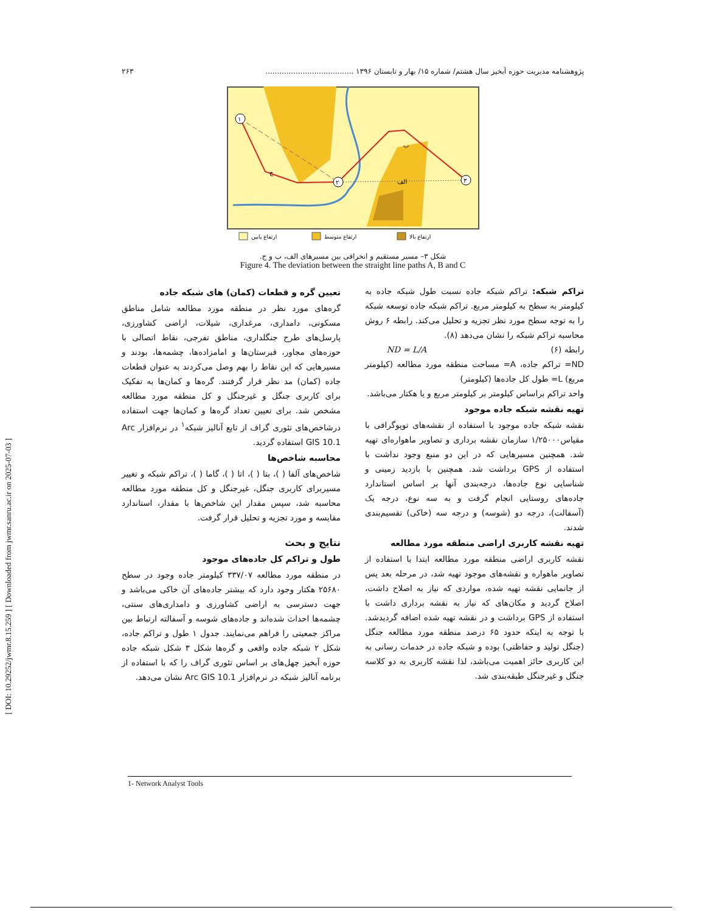[ DOI: 10.29252/jwmr.8.15.259 ] [ Downloaded from jwmr.sanru.ac.ir on 2025-07-03 ]
پژوهشنامه مدیریت حوزه آبخیز سال هشتم/ شماره ۱۵/ بهار و تابستان ۱۳۹۶ ...................................... ۲۶۳
۱
۲
۳
ج
ب
الف
ارتفاع پایین
ارتفاع متوسط
ارتفاع بالا
شکل ۳– مسیر مستقیم و انحرافی بین مسیرهای الف، ب و ج.
Figure 4. The deviation between the straight line paths A, B and C
تراکم شبکه: تراکم شبکه جاده نسبت طول شبکه جاده به کیلومتر به سطح به کیلومتر مربع. تراکم شبکه جاده توسعه شبکه را به توجه سطح مورد نظر تجزیه و تحلیل می‌کند. رابطه ۶ روش محاسبه تراکم شبکه را نشان می‌دهد (۸).
رابطه (۶) ND = L/A
ND= تراکم جاده، A= مساحت منطقه مورد مطالعه (کیلومتر مربع) L= طول کل جاده‌ها (کیلومتر)
واحد تراکم براساس کیلومتر بر کیلومتر مربع و یا هکتار می‌باشد.
تهیه نقشه شبکه جاده موجود
نقشه شبکه جاده موجود با استفاده از نقشه‌های توپوگرافی با مقیاس۱/۲۵۰۰۰ سازمان نقشه برداری و تصاویر ماهواره‌ای تهیه شد. همچنین مسیرهایی که در این دو منبع وجود نداشت با استفاده از GPS برداشت شد. همچنین با بازدید زمینی و شناسایی نوع جاده‌ها، درجه‌بندی آنها بر اساس استاندارد جاده‌های روستایی انجام گرفت و به سه نوع، درجه یک (آسفالت)، درجه دو (شوسه) و درجه سه (خاکی) تقسیم‌بندی شدند.
تهیه نقشه کاربری اراضی منطقه مورد مطالعه
نقشه کاربری اراضی منطقه مورد مطالعه ابتدا با استفاده از تصاویر ماهواره و نقشه‌های موجود تهیه شد، در مرحله بعد پس از جانمایی نقشه تهیه شده، مواردی که نیاز به اصلاح داشت، اصلاح گردید و مکان‌های که نیاز به نقشه برداری داشت با استفاده از GPS برداشت و در نقشه تهیه شده اضافه گردیدشد. با توجه به اینکه حدود ۶۵ درصد منطقه مورد مطالعه جنگل (جنگل تولید و حفاظتی) بوده و شبکه جاده در خدمات رسانی به این کاربری حائز اهمیت می‌باشد، لذا نقشه کاربری به دو کلاسه جنگل و غیرجنگل طبقه‌بندی شد.
تعیین گره و قطعات (کمان) های شبکه جاده
گره‌های مورد نظر در منطقه مورد مطالعه شامل مناطق مسکونی، دامداری، مرغداری، شیلات، اراضی کشاورزی، پارسل‌های طرح جنگلداری، مناطق تفرجی، نقاط اتصالی با حوزه‌های مجاور، قبرستان‌ها و امامزاده‌ها، چشمه‌ها، بودند و مسیرهایی که این نقاط را بهم وصل می‌کردند به عنوان قطعات جاده (کمان) مد نظر قرار گرفتند. گره‌ها و کمان‌ها به تفکیک برای کاربری جنگل و غیرجنگل و کل منطقه مورد مطالعه مشخص شد. برای تعیین تعداد گره‌ها و کمان‌ها جهت استفاده درشاخص‌های تئوری گراف از تابع آنالیز شبکه<sup>۱</sup> در نرم‌افزار Arc GIS 10.1 استفاده گردید.
محاسبه شاخص‌ها
شاخص‌های آلفا ( )، بتا ( )، اتا ( )، گاما ( )، تراکم شبکه و تغییر مسیربرای کاربری جنگل، غیرجنگل و کل منطقه مورد مطالعه محاسبه شد، سپس مقدار این شاخص‌ها با مقدار، استاندارد مقایسه و مورد تجزیه و تحلیل قرار گرفت.
نتایج و بحث
طول و تراکم کل جاده‌های موجود
در منطقه مورد مطالعه ۳۳۷/۰۷ کیلومتر جاده وجود در سطح ۲۵۶۸۰ هکتار وجود دارد که بیشتر جاده‌های آن خاکی می‌باشد و جهت دسترسی به اراضی کشاورزی و دامداری‌های سنتی، چشمه‌ها احداث شده‌اند و جاده‌های شوسه و آسفالته ارتباط بین مراکز جمعیتی را فراهم می‌نمایند. جدول ۱ طول و تراکم جاده، شکل ۲ شبکه جاده واقعی و گره‌ها شکل ۳ شکل شبکه جاده حوزه آبخیز چهل‌های بر اساس تئوری گراف را که با استفاده از برنامه آنالیز شبکه در نرم‌افزار Arc GIS 10.1 نشان می‌دهد.
1- Network Analyst Tools